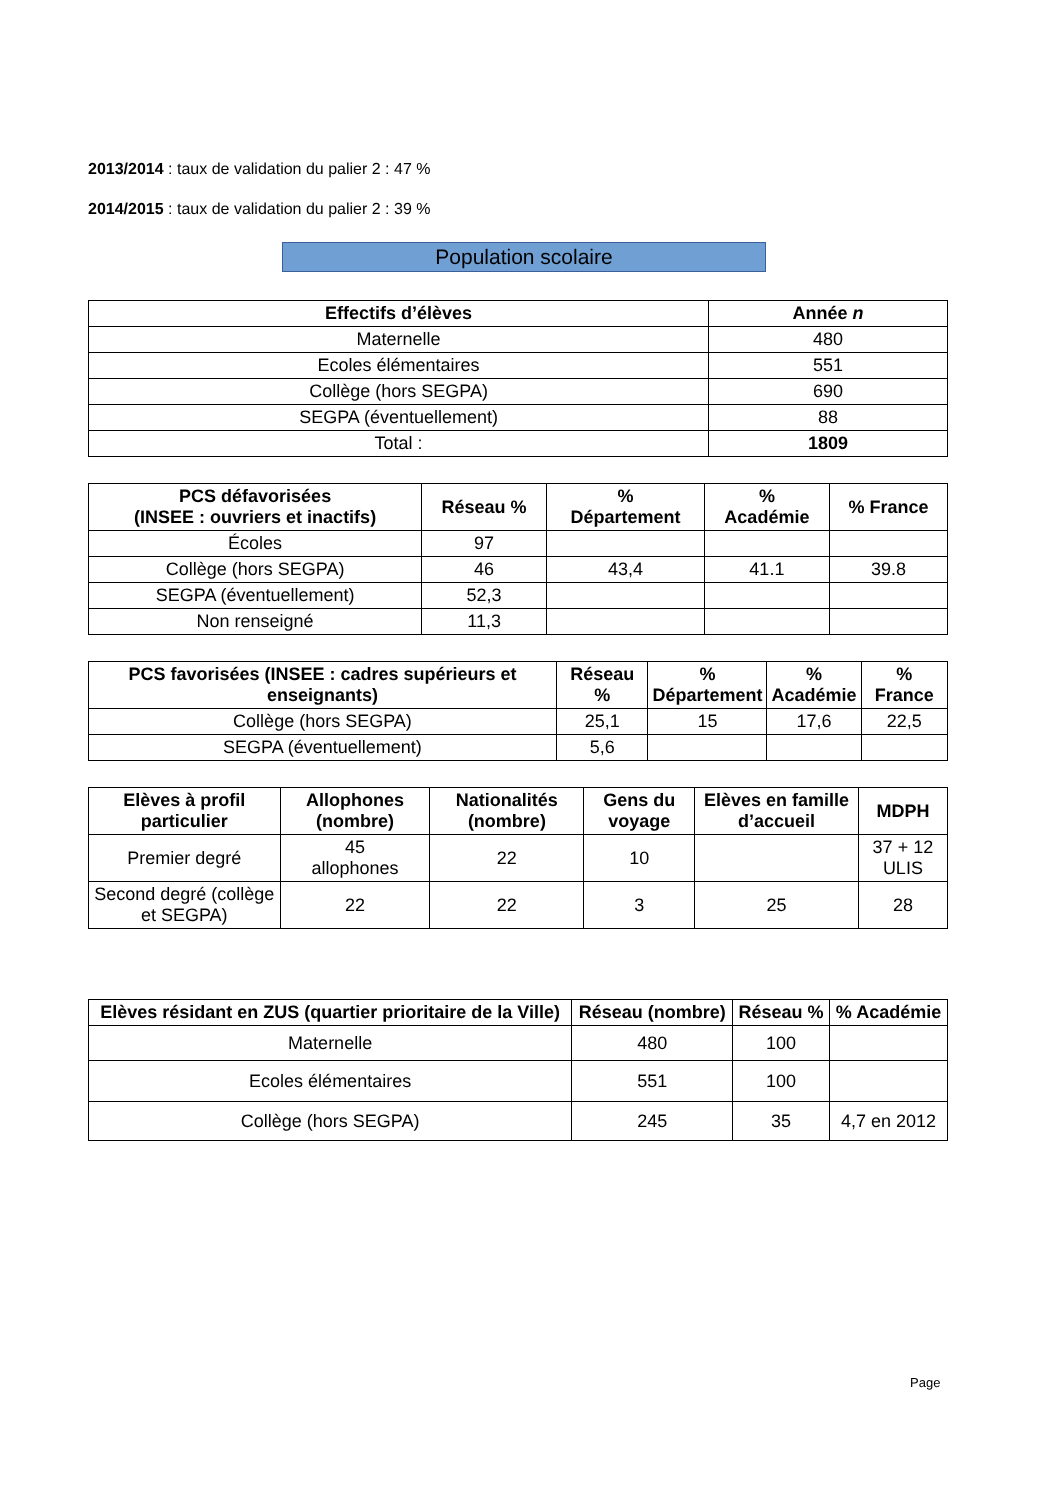2013/2014 : taux de validation du palier 2 : 47 %
2014/2015 : taux de validation du palier 2 : 39 %
Population scolaire
| Effectifs d’élèves | Année n |
| --- | --- |
| Maternelle | 480 |
| Ecoles élémentaires | 551 |
| Collège (hors SEGPA) | 690 |
| SEGPA (éventuellement) | 88 |
| Total : | 1809 |
| PCS défavorisées (INSEE : ouvriers et inactifs) | Réseau % | % Département | % Académie | % France |
| --- | --- | --- | --- | --- |
| Écoles | 97 | | | |
| Collège (hors SEGPA) | 46 | 43,4 | 41.1 | 39.8 |
| SEGPA (éventuellement) | 52,3 | | | |
| Non renseigné | 11,3 | | | |
| PCS favorisées (INSEE : cadres supérieurs et enseignants) | Réseau % | % Département | % Académie | % France |
| --- | --- | --- | --- | --- |
| Collège (hors SEGPA) | 25,1 | 15 | 17,6 | 22,5 |
| SEGPA (éventuellement) | 5,6 | | | |
| Elèves à profil particulier | Allophones (nombre) | Nationalités (nombre) | Gens du voyage | Elèves en famille d’accueil | MDPH |
| --- | --- | --- | --- | --- | --- |
| Premier degré | 45 allophones | 22 | 10 | | 37 + 12 ULIS |
| Second degré (collège et SEGPA) | 22 | 22 | 3 | 25 | 28 |
| Elèves résidant en ZUS (quartier prioritaire de la Ville) | Réseau (nombre) | Réseau % | % Académie |
| --- | --- | --- | --- |
| Maternelle | 480 | 100 | |
| Ecoles élémentaires | 551 | 100 | |
| Collège (hors SEGPA) | 245 | 35 | 4,7 en 2012 |
Page